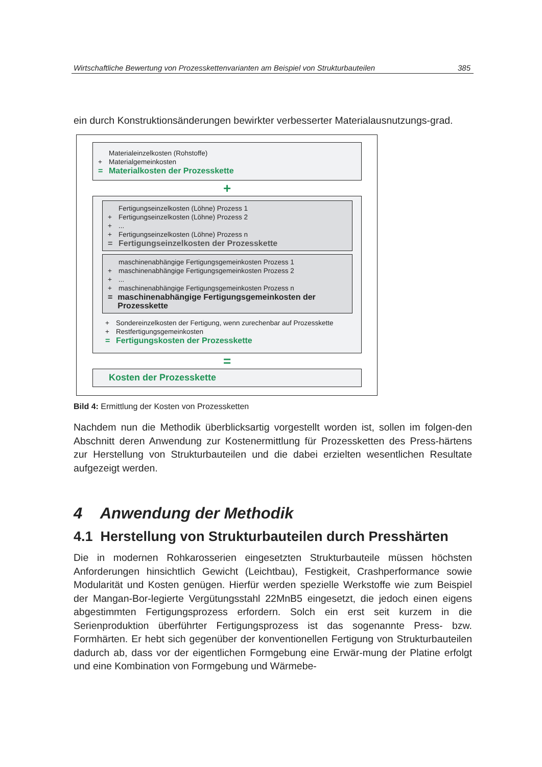Wirtschaftliche Bewertung von Prozesskettenvarianten am Beispiel von Strukturbauteilen 385
ein durch Konstruktionsänderungen bewirkter verbesserter Materialausnutzungs-grad.
Materialeinzelkosten (Rohstoffe)
+ Materialgemeinkosten
= Materialkosten der Prozesskette
+
Fertigungseinzelkosten (Löhne) Prozess 1
+ Fertigungseinzelkosten (Löhne) Prozess 2
+...
+ Fertigungseinzelkosten (Löhne) Prozess n
= Fertigungseinzelkosten der Prozesskette
maschinenabhängige Fertigungsgemeinkosten Prozess 1
+ maschinenabhängige Fertigungsgemeinkosten Prozess 2
+...
+ maschinenabhängige Fertigungsgemeinkosten Prozess n
= maschinenabhängige Fertigungsgemeinkosten der Prozesskette
+ Sondereinzelkosten der Fertigung, wenn zurechenbar auf Prozesskette
+ Restfertigungsgemeinkosten
= Fertigungskosten der Prozesskette
=
Kosten der Prozesskette
Bild 4: Ermittlung der Kosten von Prozessketten
Nachdem nun die Methodik überblicksartig vorgestellt worden ist, sollen im folgen-den Abschnitt deren Anwendung zur Kostenermittlung für Prozessketten des Press-härtens zur Herstellung von Strukturbauteilen und die dabei erzielten wesentlichen Resultate aufgezeigt werden.
4 Anwendung der Methodik
4.1 Herstellung von Strukturbauteilen durch Presshärten
Die in modernen Rohkarosserien eingesetzten Strukturbauteile müssen höchsten Anforderungen hinsichtlich Gewicht (Leichtbau), Festigkeit, Crashperformance sowie Modularität und Kosten genügen. Hierfür werden spezielle Werkstoffe wie zum Beispiel der Mangan-Bor-legierte Vergütungsstahl 22MnB5 eingesetzt, die jedoch einen eigens abgestimmten Fertigungsprozess erfordern. Solch ein erst seit kurzem in die Serienproduktion überführter Fertigungsprozess ist das sogenannte Press- bzw. Formhärten. Er hebt sich gegenüber der konventionellen Fertigung von Strukturbauteilen dadurch ab, dass vor der eigentlichen Formgebung eine Erwär-mung der Platine erfolgt und eine Kombination von Formgebung und Wärmebe-